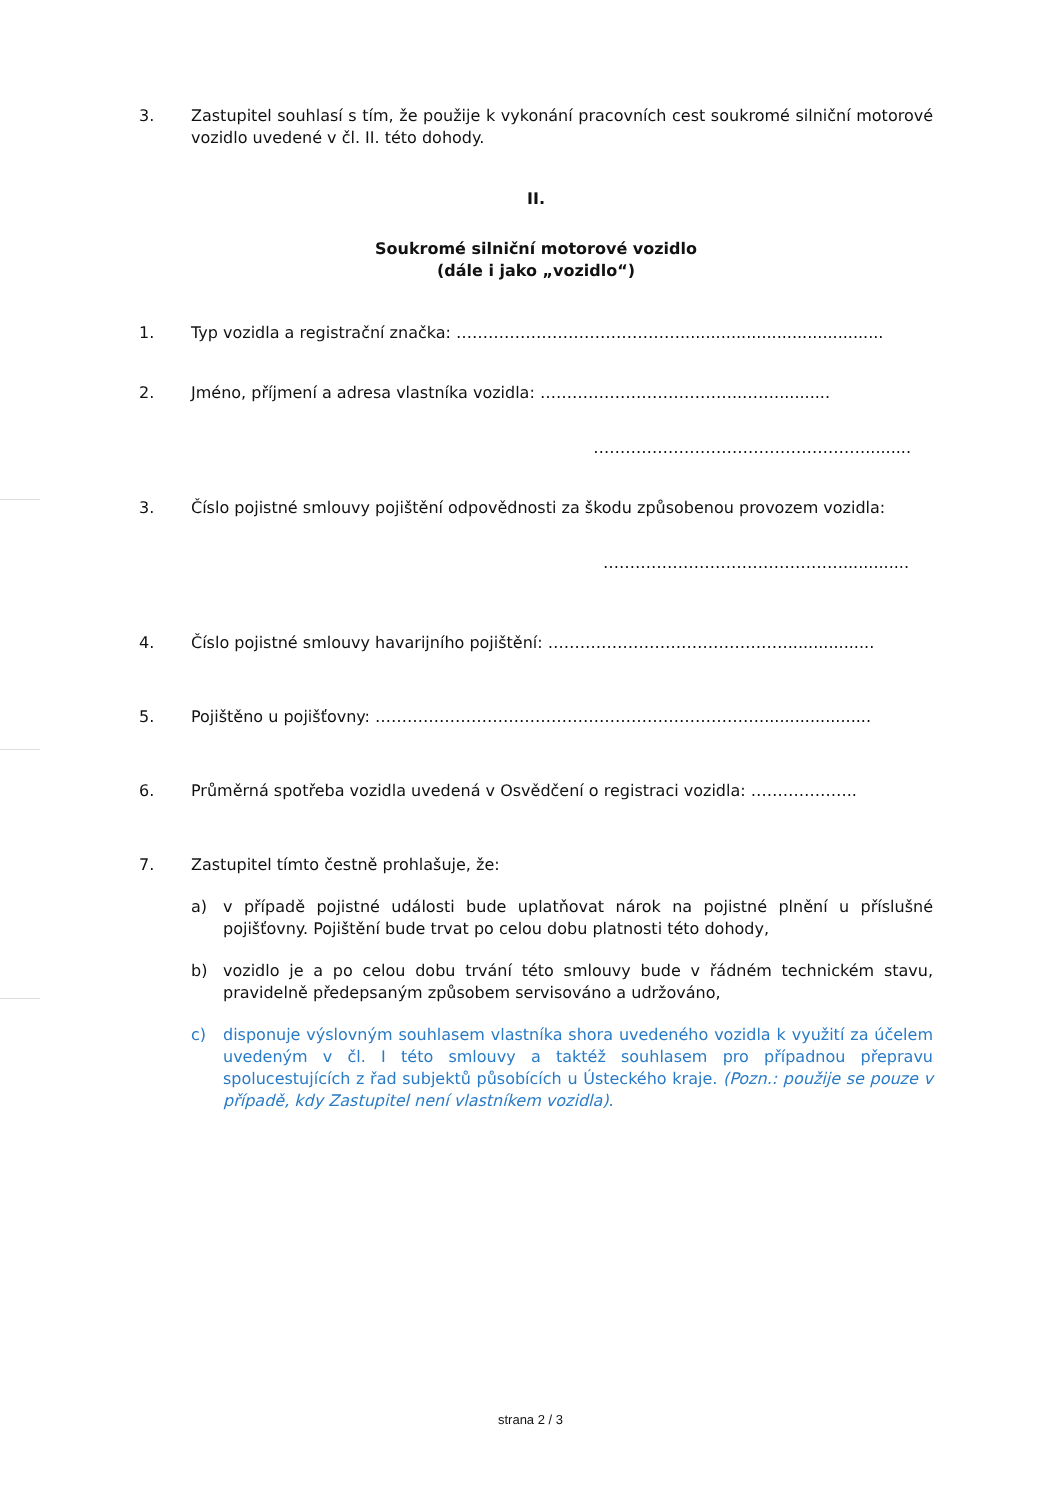3. Zastupitel souhlasí s tím, že použije k vykonání pracovních cest soukromé silniční motorové vozidlo uvedené v čl. II. této dohody.
II.
Soukromé silniční motorové vozidlo
(dále i jako „vozidlo“)
1. Typ vozidla a registrační značka: ……………………………………........................................
2. Jméno, příjmení a adresa vlastníka vozidla: ………………………………..……...........
…………………………………………….........
3. Číslo pojistné smlouvy pojištění odpovědnosti za škodu způsobenou provozem vozidla:
……………………………………….............
4. Číslo pojistné smlouvy havarijního pojištění: ……………………………………….................
5. Pojištěno u pojišťovny: ………………………………………………………………......................
6. Průměrná spotřeba vozidla uvedená v Osvědčení o registraci vozidla: ………………..
7. Zastupitel tímto čestně prohlašuje, že:
a) v případě pojistné události bude uplatňovat nárok na pojistné plnění u příslušné pojišťovny. Pojištění bude trvat po celou dobu platnosti této dohody,
b) vozidlo je a po celou dobu trvání této smlouvy bude v řádném technickém stavu, pravidelně předepsaným způsobem servisováno a udržováno,
c) disponuje výslovným souhlasem vlastníka shora uvedeného vozidla k využití za účelem uvedeným v čl. I této smlouvy a taktéž souhlasem pro případnou přepravu spolucestujících z řad subjektů působících u Ústeckého kraje. (Pozn.: použije se pouze v případě, kdy Zastupitel není vlastníkem vozidla).
strana 2 / 3